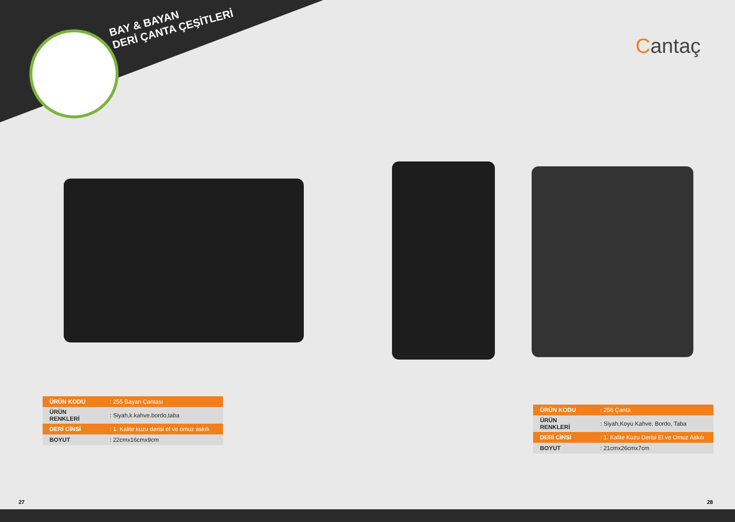BAY & BAYAN
DERİ ÇANTA ÇEŞİTLERİ
Cantaç
| ÜRÜN KODU | : 255 Bayan Çantası |
| ÜRÜN RENKLERİ | : Siyah,k.kahve.bordo,taba |
| DERİ CİNSİ | : 1. Kalite kuzu derisi el ve omuz askılı |
| BOYUT | : 22cmx16cmx9cm |
| ÜRÜN KODU | : 256 Çanta |
| ÜRÜN RENKLERİ | : Siyah,Koyu Kahve, Bordo, Taba |
| DERİ CİNSİ | : 1. Kalite Kuzu Derisi El ve Omuz Askılı |
| BOYUT | : 21cmx26cmx7cm |
27 28